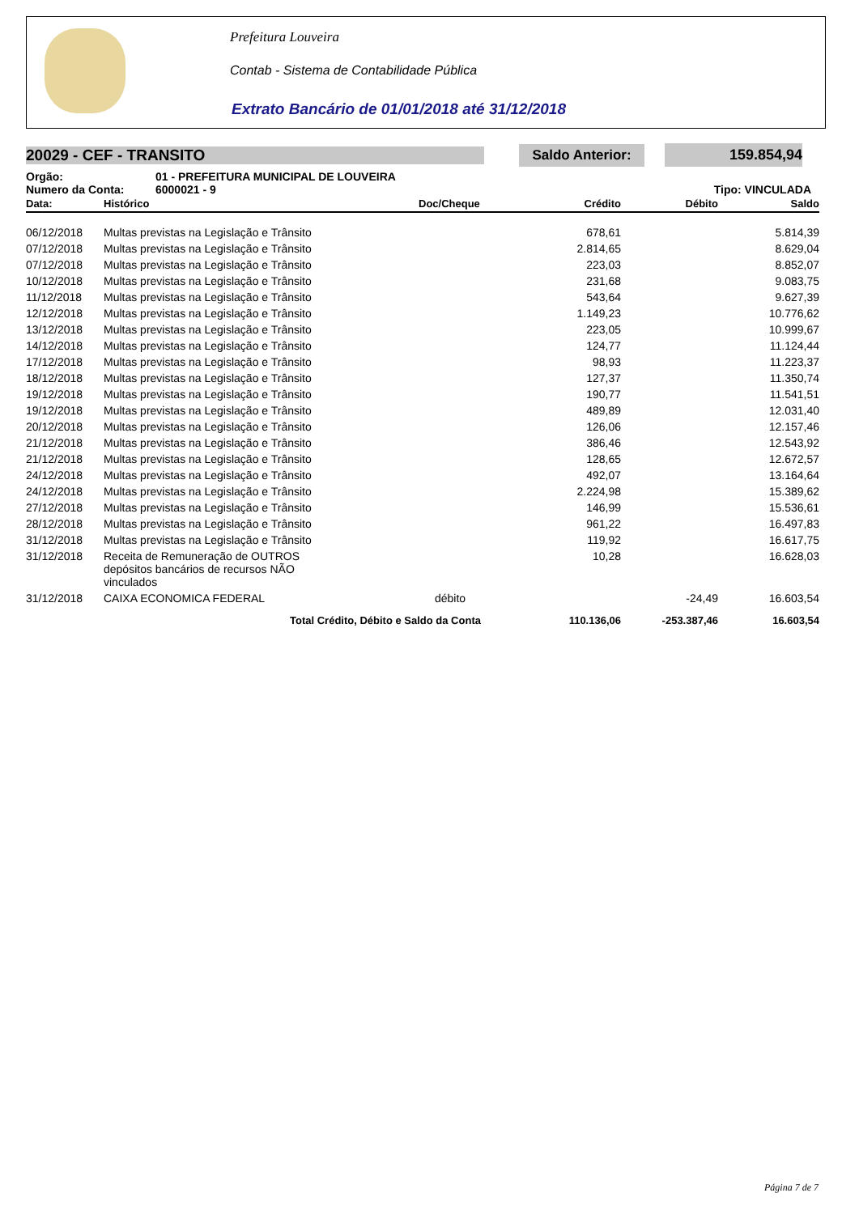Prefeitura Louveira
Contab - Sistema de Contabilidade Pública
Extrato Bancário de 01/01/2018 até 31/12/2018
20029 - CEF - TRANSITO
Saldo Anterior: 159.854,94
Orgão: 01 - PREFEITURA MUNICIPAL DE LOUVEIRA
Numero da Conta: 6000021 - 9 Tipo: VINCULADA
| Data: | Histórico | Doc/Cheque | Crédito | Débito | Saldo |
| --- | --- | --- | --- | --- | --- |
| 06/12/2018 | Multas previstas na Legislação e Trânsito | | 678,61 | | 5.814,39 |
| 07/12/2018 | Multas previstas na Legislação e Trânsito | | 2.814,65 | | 8.629,04 |
| 07/12/2018 | Multas previstas na Legislação e Trânsito | | 223,03 | | 8.852,07 |
| 10/12/2018 | Multas previstas na Legislação e Trânsito | | 231,68 | | 9.083,75 |
| 11/12/2018 | Multas previstas na Legislação e Trânsito | | 543,64 | | 9.627,39 |
| 12/12/2018 | Multas previstas na Legislação e Trânsito | | 1.149,23 | | 10.776,62 |
| 13/12/2018 | Multas previstas na Legislação e Trânsito | | 223,05 | | 10.999,67 |
| 14/12/2018 | Multas previstas na Legislação e Trânsito | | 124,77 | | 11.124,44 |
| 17/12/2018 | Multas previstas na Legislação e Trânsito | | 98,93 | | 11.223,37 |
| 18/12/2018 | Multas previstas na Legislação e Trânsito | | 127,37 | | 11.350,74 |
| 19/12/2018 | Multas previstas na Legislação e Trânsito | | 190,77 | | 11.541,51 |
| 19/12/2018 | Multas previstas na Legislação e Trânsito | | 489,89 | | 12.031,40 |
| 20/12/2018 | Multas previstas na Legislação e Trânsito | | 126,06 | | 12.157,46 |
| 21/12/2018 | Multas previstas na Legislação e Trânsito | | 386,46 | | 12.543,92 |
| 21/12/2018 | Multas previstas na Legislação e Trânsito | | 128,65 | | 12.672,57 |
| 24/12/2018 | Multas previstas na Legislação e Trânsito | | 492,07 | | 13.164,64 |
| 24/12/2018 | Multas previstas na Legislação e Trânsito | | 2.224,98 | | 15.389,62 |
| 27/12/2018 | Multas previstas na Legislação e Trânsito | | 146,99 | | 15.536,61 |
| 28/12/2018 | Multas previstas na Legislação e Trânsito | | 961,22 | | 16.497,83 |
| 31/12/2018 | Multas previstas na Legislação e Trânsito | | 119,92 | | 16.617,75 |
| 31/12/2018 | Receita de Remuneração de OUTROS depósitos bancários de recursos NÃO vinculados | | 10,28 | | 16.628,03 |
| 31/12/2018 | CAIXA ECONOMICA FEDERAL | débito | | -24,49 | 16.603,54 |
| | Total Crédito, Débito e Saldo da Conta | | 110.136,06 | -253.387,46 | 16.603,54 |
Página 7 de 7